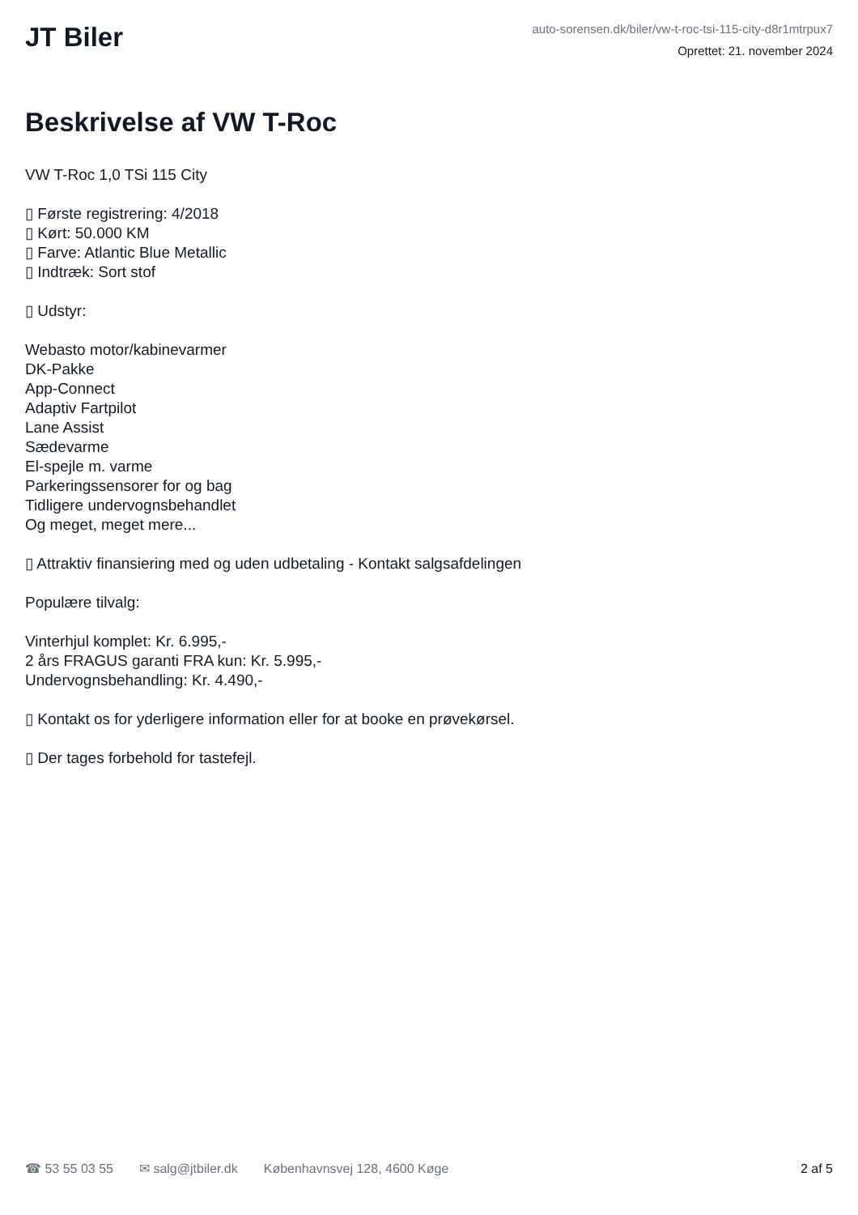JT Biler
auto-sorensen.dk/biler/vw-t-roc-tsi-115-city-d8r1mtrpux7
Oprettet: 21. november 2024
Beskrivelse af VW T-Roc
VW T-Roc 1,0 TSi 115 City ▯ Første registrering: 4/2018 ▯ Kørt: 50.000 KM ▯ Farve: Atlantic Blue Metallic ▯ Indtræk: Sort stof ▯ Udstyr: Webasto motor/kabinevarmer DK-Pakke App-Connect Adaptiv Fartpilot Lane Assist Sædevarme El-spejle m. varme Parkeringssensorer for og bag Tidligere undervognsbehandlet Og meget, meget mere... ▯ Attraktiv finansiering med og uden udbetaling - Kontakt salgsafdelingen Populære tilvalg: Vinterhjul komplet: Kr. 6.995,- 2 års FRAGUS garanti FRA kun: Kr. 5.995,- Undervognsbehandling: Kr. 4.490,- ▯ Kontakt os for yderligere information eller for at booke en prøvekørsel. ▯ Der tages forbehold for tastefejl.
☎ 53 55 03 55 ✉ salg@jtbiler.dk Københavnsvej 128, 4600 Køge 2 af 5